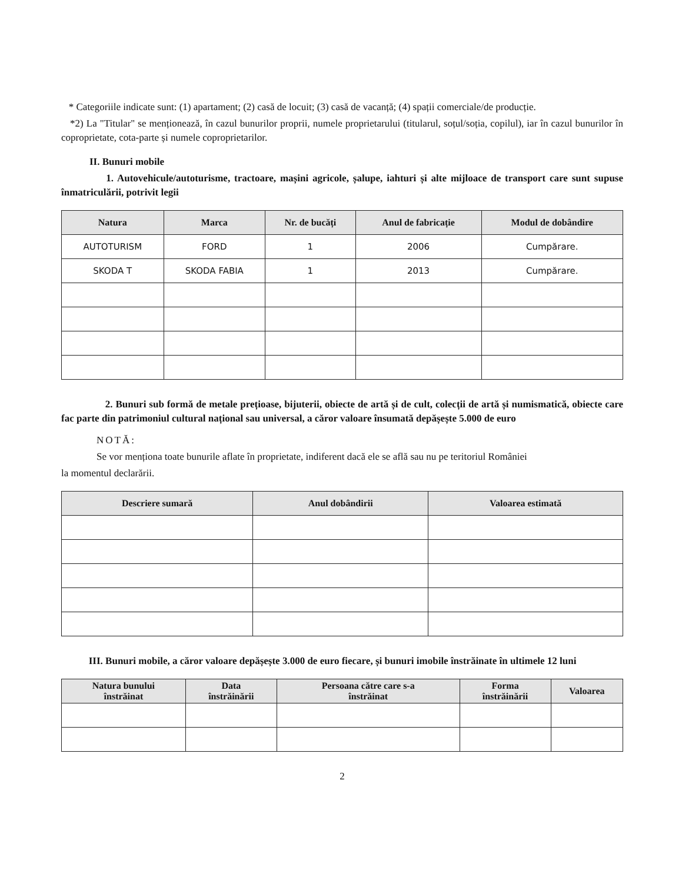* Categoriile indicate sunt: (1) apartament; (2) casă de locuit; (3) casă de vacanță; (4) spații comerciale/de producție.
*2) La "Titular" se menționează, în cazul bunurilor proprii, numele proprietarului (titularul, soțul/soția, copilul), iar în cazul bunurilor în coproprietate, cota-parte și numele coproprietarilor.
II. Bunuri mobile
1. Autovehicule/autoturisme, tractoare, mașini agricole, șalupe, iahturi și alte mijloace de transport care sunt supuse înmatriculării, potrivit legii
| Natura | Marca | Nr. de bucăți | Anul de fabricație | Modul de dobândire |
| --- | --- | --- | --- | --- |
| AUTOTURISM | FORD | 1 | 2006 | Cumpărare. |
| SKODA T | SKODA FABIA | 1 | 2013 | Cumpărare. |
2. Bunuri sub formă de metale prețioase, bijuterii, obiecte de artă și de cult, colecții de artă și numismatică, obiecte care fac parte din patrimoniul cultural național sau universal, a căror valoare însumată depășește 5.000 de euro
NOTĂ:
Se vor menționa toate bunurile aflate în proprietate, indiferent dacă ele se află sau nu pe teritoriul României
la momentul declarării.
| Descriere sumară | Anul dobândirii | Valoarea estimată |
| --- | --- | --- |
III. Bunuri mobile, a căror valoare depășește 3.000 de euro fiecare, și bunuri imobile înstrăinate în ultimele 12 luni
| Natura bunului înstrăinat | Data înstrăinării | Persoana către care s-a înstrăinat | Forma înstrăinării | Valoarea |
| --- | --- | --- | --- | --- |
2